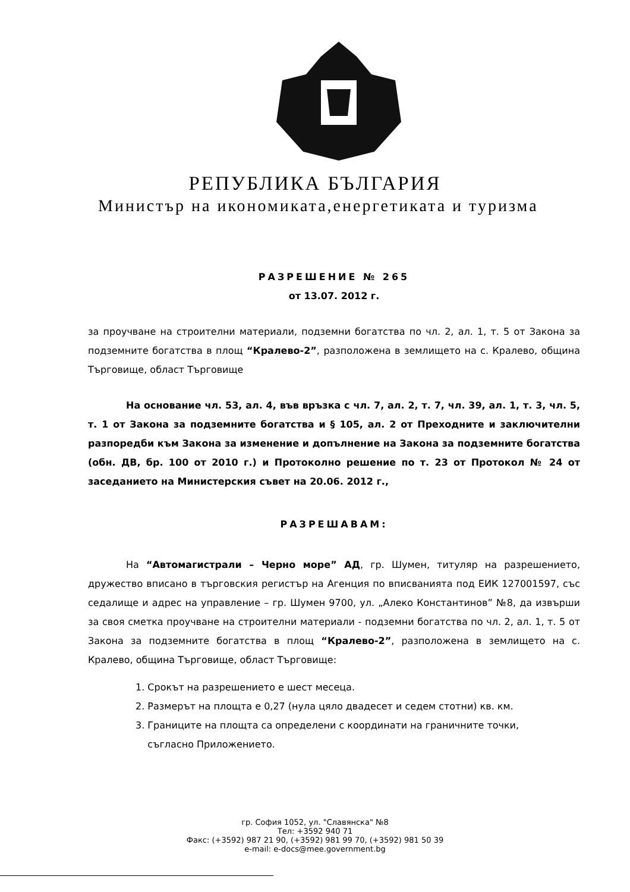РЕПУБЛИКА БЪЛГАРИЯ
Министър на икономиката,енергетиката и туризма
РАЗРЕШЕНИЕ № 265
от 13.07. 2012 г.
за проучване на строителни материали, подземни богатства по чл. 2, ал. 1, т. 5 от Закона за подземните богатства в площ “Кралево-2”, разположена в землището на с. Кралево, община Търговище, област Търговище
На основание чл. 53, ал. 4, във връзка с чл. 7, ал. 2, т. 7, чл. 39, ал. 1, т. 3, чл. 5, т. 1 от Закона за подземните богатства и § 105, ал. 2 от Преходните и заключителни разпоредби към Закона за изменение и допълнение на Закона за подземните богатства (обн. ДВ, бр. 100 от 2010 г.) и Протоколно решение по т. 23 от Протокол № 24 от заседанието на Министерския съвет на 20.06. 2012 г.,
РАЗРЕШАВАМ:
На “Автомагистрали – Черно море” АД, гр. Шумен, титуляр на разрешението, дружество вписано в търговския регистър на Агенция по вписванията под ЕИК 127001597, със седалище и адрес на управление – гр. Шумен 9700, ул. „Алеко Константинов” №8, да извърши за своя сметка проучване на строителни материали - подземни богатства по чл. 2, ал. 1, т. 5 от Закона за подземните богатства в площ “Кралево-2”, разположена в землището на с. Кралево, община Търговище, област Търговище:
1. Срокът на разрешението е шест месеца.
2. Размерът на площта е 0,27 (нула цяло двадесет и седем стотни) кв. км.
3. Границите на площта са определени с координати на граничните точки,
съгласно Приложението.
гр. София 1052, ул. "Славянска" №8
Тел: +3592 940 71
Факс: (+3592) 987 21 90, (+3592) 981 99 70, (+3592) 981 50 39
e-mail: e-docs@mee.government.bg